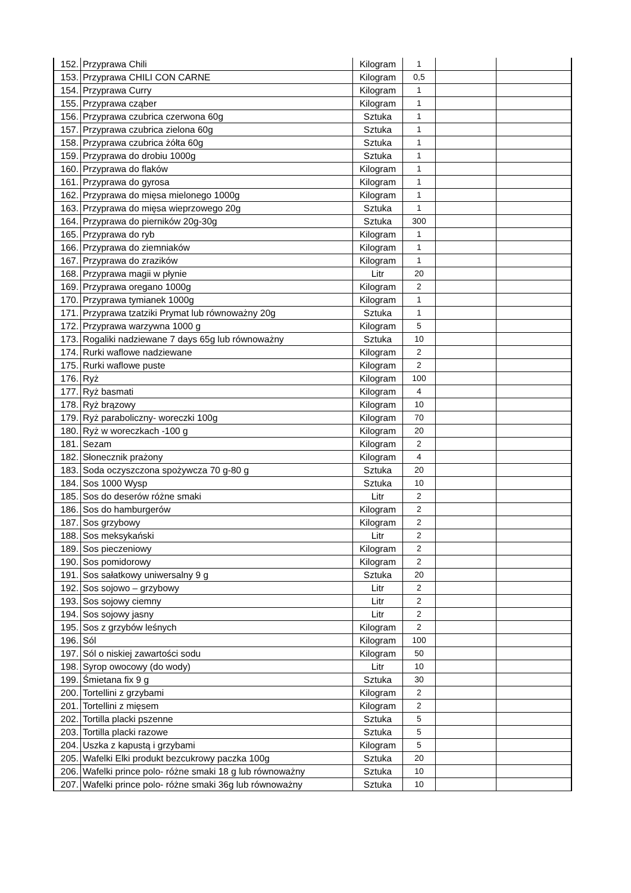| 152. | Przyprawa Chili | Kilogram | 1 | | |
| 153. | Przyprawa CHILI CON CARNE | Kilogram | 0,5 | | |
| 154. | Przyprawa Curry | Kilogram | 1 | | |
| 155. | Przyprawa cząber | Kilogram | 1 | | |
| 156. | Przyprawa czubrica czerwona 60g | Sztuka | 1 | | |
| 157. | Przyprawa czubrica zielona 60g | Sztuka | 1 | | |
| 158. | Przyprawa czubrica żółta 60g | Sztuka | 1 | | |
| 159. | Przyprawa do drobiu 1000g | Sztuka | 1 | | |
| 160. | Przyprawa do flaków | Kilogram | 1 | | |
| 161. | Przyprawa do gyrosa | Kilogram | 1 | | |
| 162. | Przyprawa do mięsa mielonego 1000g | Kilogram | 1 | | |
| 163. | Przyprawa do mięsa wieprzowego 20g | Sztuka | 1 | | |
| 164. | Przyprawa do pierników 20g-30g | Sztuka | 300 | | |
| 165. | Przyprawa do ryb | Kilogram | 1 | | |
| 166. | Przyprawa do ziemniaków | Kilogram | 1 | | |
| 167. | Przyprawa do zrazików | Kilogram | 1 | | |
| 168. | Przyprawa magii w płynie | Litr | 20 | | |
| 169. | Przyprawa oregano 1000g | Kilogram | 2 | | |
| 170. | Przyprawa tymianek 1000g | Kilogram | 1 | | |
| 171. | Przyprawa tzatziki Prymat lub równoważny 20g | Sztuka | 1 | | |
| 172. | Przyprawa warzywna 1000 g | Kilogram | 5 | | |
| 173. | Rogaliki nadziewane 7 days 65g lub równoważny | Sztuka | 10 | | |
| 174. | Rurki waflowe nadziewane | Kilogram | 2 | | |
| 175. | Rurki waflowe puste | Kilogram | 2 | | |
| 176. | Ryż | Kilogram | 100 | | |
| 177. | Ryż basmati | Kilogram | 4 | | |
| 178. | Ryż brązowy | Kilogram | 10 | | |
| 179. | Ryż paraboliczny- woreczki 100g | Kilogram | 70 | | |
| 180. | Ryż w woreczkach -100 g | Kilogram | 20 | | |
| 181. | Sezam | Kilogram | 2 | | |
| 182. | Słonecznik prażony | Kilogram | 4 | | |
| 183. | Soda oczyszczona spożywcza 70 g-80 g | Sztuka | 20 | | |
| 184. | Sos 1000 Wysp | Sztuka | 10 | | |
| 185. | Sos do deserów różne smaki | Litr | 2 | | |
| 186. | Sos do hamburgerów | Kilogram | 2 | | |
| 187. | Sos grzybowy | Kilogram | 2 | | |
| 188. | Sos meksykański | Litr | 2 | | |
| 189. | Sos pieczeniowy | Kilogram | 2 | | |
| 190. | Sos pomidorowy | Kilogram | 2 | | |
| 191. | Sos sałatkowy uniwersalny 9 g | Sztuka | 20 | | |
| 192. | Sos sojowo – grzybowy | Litr | 2 | | |
| 193. | Sos sojowy ciemny | Litr | 2 | | |
| 194. | Sos sojowy jasny | Litr | 2 | | |
| 195. | Sos z grzybów leśnych | Kilogram | 2 | | |
| 196. | Sól | Kilogram | 100 | | |
| 197. | Sól o niskiej zawartości sodu | Kilogram | 50 | | |
| 198. | Syrop owocowy (do wody) | Litr | 10 | | |
| 199. | Śmietana fix 9 g | Sztuka | 30 | | |
| 200. | Tortellini z grzybami | Kilogram | 2 | | |
| 201. | Tortellini z mięsem | Kilogram | 2 | | |
| 202. | Tortilla placki pszenne | Sztuka | 5 | | |
| 203. | Tortilla placki razowe | Sztuka | 5 | | |
| 204. | Uszka z kapustą i grzybami | Kilogram | 5 | | |
| 205. | Wafelki Elki produkt bezcukrowy paczka 100g | Sztuka | 20 | | |
| 206. | Wafelki prince polo- różne smaki 18 g lub równoważny | Sztuka | 10 | | |
| 207. | Wafelki prince polo- różne smaki 36g lub równoważny | Sztuka | 10 | | |